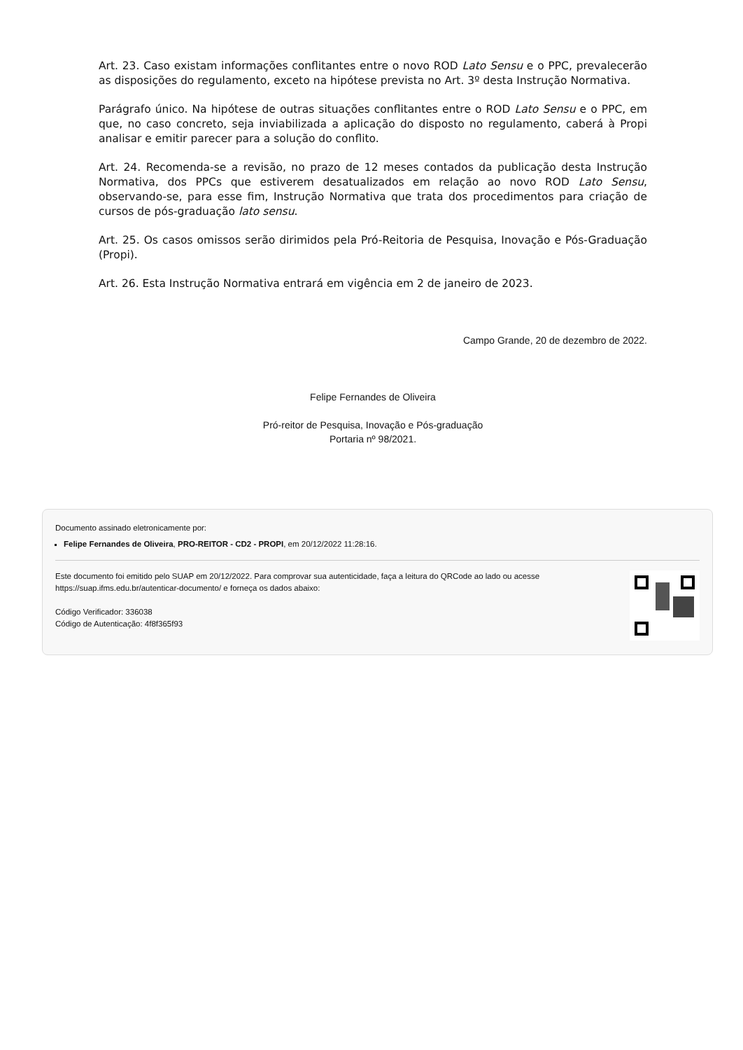Art. 23. Caso existam informações conflitantes entre o novo ROD Lato Sensu e o PPC, prevalecerão as disposições do regulamento, exceto na hipótese prevista no Art. 3º desta Instrução Normativa.
Parágrafo único. Na hipótese de outras situações conflitantes entre o ROD Lato Sensu e o PPC, em que, no caso concreto, seja inviabilizada a aplicação do disposto no regulamento, caberá à Propi analisar e emitir parecer para a solução do conflito.
Art. 24. Recomenda-se a revisão, no prazo de 12 meses contados da publicação desta Instrução Normativa, dos PPCs que estiverem desatualizados em relação ao novo ROD Lato Sensu, observando-se, para esse fim, Instrução Normativa que trata dos procedimentos para criação de cursos de pós-graduação lato sensu.
Art. 25. Os casos omissos serão dirimidos pela Pró-Reitoria de Pesquisa, Inovação e Pós-Graduação (Propi).
Art. 26. Esta Instrução Normativa entrará em vigência em 2 de janeiro de 2023.
Campo Grande, 20 de dezembro de 2022.
Felipe Fernandes de Oliveira
Pró-reitor de Pesquisa, Inovação e Pós-graduação
Portaria nº 98/2021.
Documento assinado eletronicamente por:
Felipe Fernandes de Oliveira, PRO-REITOR - CD2 - PROPI, em 20/12/2022 11:28:16.
Este documento foi emitido pelo SUAP em 20/12/2022. Para comprovar sua autenticidade, faça a leitura do QRCode ao lado ou acesse https://suap.ifms.edu.br/autenticar-documento/ e forneça os dados abaixo:
Código Verificador: 336038
Código de Autenticação: 4f8f365f93